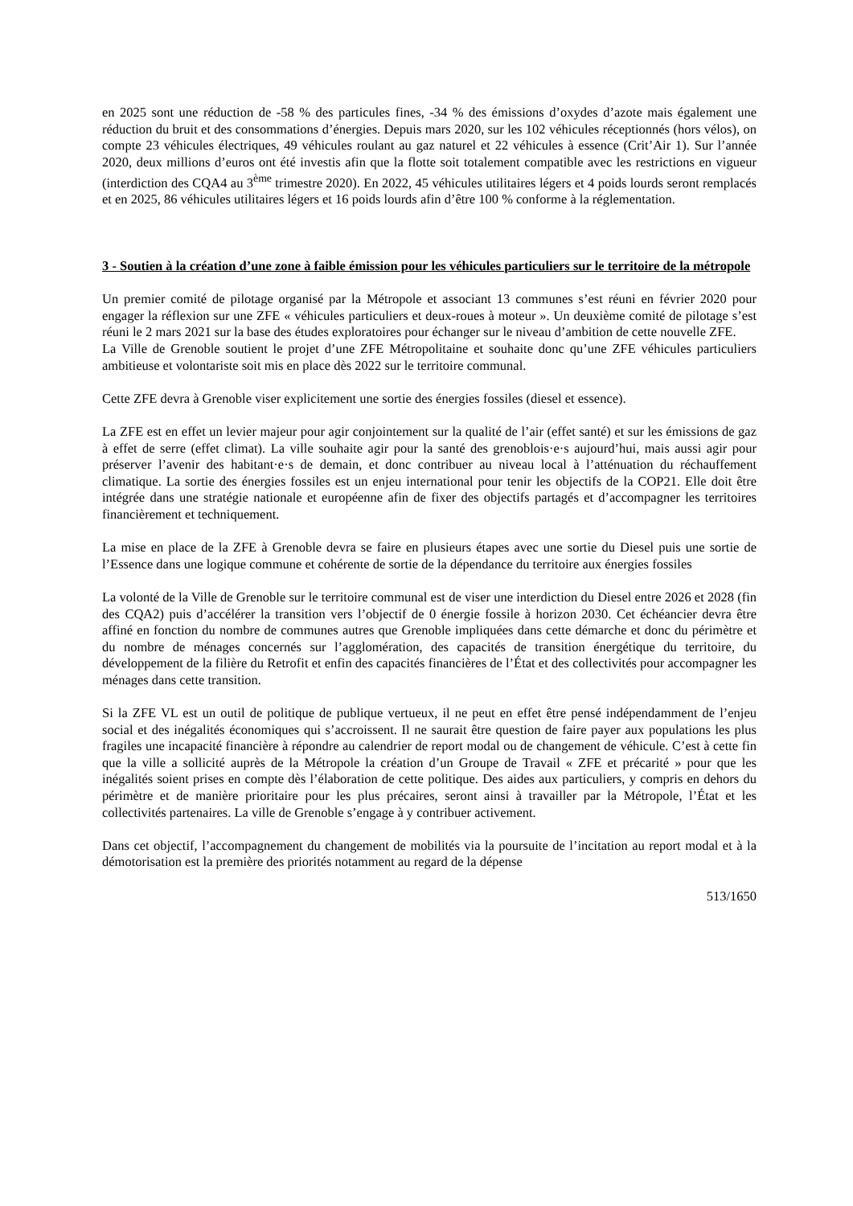en 2025 sont une réduction de -58 % des particules fines, -34 % des émissions d’oxydes d’azote mais également une réduction du bruit et des consommations d’énergies. Depuis mars 2020, sur les 102 véhicules réceptionnés (hors vélos), on compte 23 véhicules électriques, 49 véhicules roulant au gaz naturel et 22 véhicules à essence (Crit’Air 1). Sur l’année 2020, deux millions d’euros ont été investis afin que la flotte soit totalement compatible avec les restrictions en vigueur (interdiction des CQA4 au 3<sup>ème</sup> trimestre 2020). En 2022, 45 véhicules utilitaires légers et 4 poids lourds seront remplacés et en 2025, 86 véhicules utilitaires légers et 16 poids lourds afin d’être 100 % conforme à la réglementation.
3 - Soutien à la création d’une zone à faible émission pour les véhicules particuliers sur le territoire de la métropole
Un premier comité de pilotage organisé par la Métropole et associant 13 communes s’est réuni en février 2020 pour engager la réflexion sur une ZFE « véhicules particuliers et deux-roues à moteur ». Un deuxième comité de pilotage s’est réuni le 2 mars 2021 sur la base des études exploratoires pour échanger sur le niveau d’ambition de cette nouvelle ZFE.
La Ville de Grenoble soutient le projet d’une ZFE Métropolitaine et souhaite donc qu’une ZFE véhicules particuliers ambitieuse et volontariste soit mis en place dès 2022 sur le territoire communal.
Cette ZFE devra à Grenoble viser explicitement une sortie des énergies fossiles (diesel et essence).
La ZFE est en effet un levier majeur pour agir conjointement sur la qualité de l’air (effet santé) et sur les émissions de gaz à effet de serre (effet climat). La ville souhaite agir pour la santé des grenoblois·e·s aujourd’hui, mais aussi agir pour préserver l’avenir des habitant·e·s de demain, et donc contribuer au niveau local à l’atténuation du réchauffement climatique. La sortie des énergies fossiles est un enjeu international pour tenir les objectifs de la COP21. Elle doit être intégrée dans une stratégie nationale et européenne afin de fixer des objectifs partagés et d’accompagner les territoires financièrement et techniquement.
La mise en place de la ZFE à Grenoble devra se faire en plusieurs étapes avec une sortie du Diesel puis une sortie de l’Essence dans une logique commune et cohérente de sortie de la dépendance du territoire aux énergies fossiles
La volonté de la Ville de Grenoble sur le territoire communal est de viser une interdiction du Diesel entre 2026 et 2028 (fin des CQA2) puis d’accélérer la transition vers l’objectif de 0 énergie fossile à horizon 2030. Cet échéancier devra être affiné en fonction du nombre de communes autres que Grenoble impliquées dans cette démarche et donc du périmètre et du nombre de ménages concernés sur l’agglomération, des capacités de transition énergétique du territoire, du développement de la filière du Retrofit et enfin des capacités financières de l’État et des collectivités pour accompagner les ménages dans cette transition.
Si la ZFE VL est un outil de politique de publique vertueux, il ne peut en effet être pensé indépendamment de l’enjeu social et des inégalités économiques qui s’accroissent. Il ne saurait être question de faire payer aux populations les plus fragiles une incapacité financière à répondre au calendrier de report modal ou de changement de véhicule. C’est à cette fin que la ville a sollicité auprès de la Métropole la création d’un Groupe de Travail « ZFE et précarité » pour que les inégalités soient prises en compte dès l’élaboration de cette politique. Des aides aux particuliers, y compris en dehors du périmètre et de manière prioritaire pour les plus précaires, seront ainsi à travailler par la Métropole, l’État et les collectivités partenaires. La ville de Grenoble s’engage à y contribuer activement.
Dans cet objectif, l’accompagnement du changement de mobilités via la poursuite de l’incitation au report modal et à la démotorisation est la première des priorités notamment au regard de la dépense
513/1650